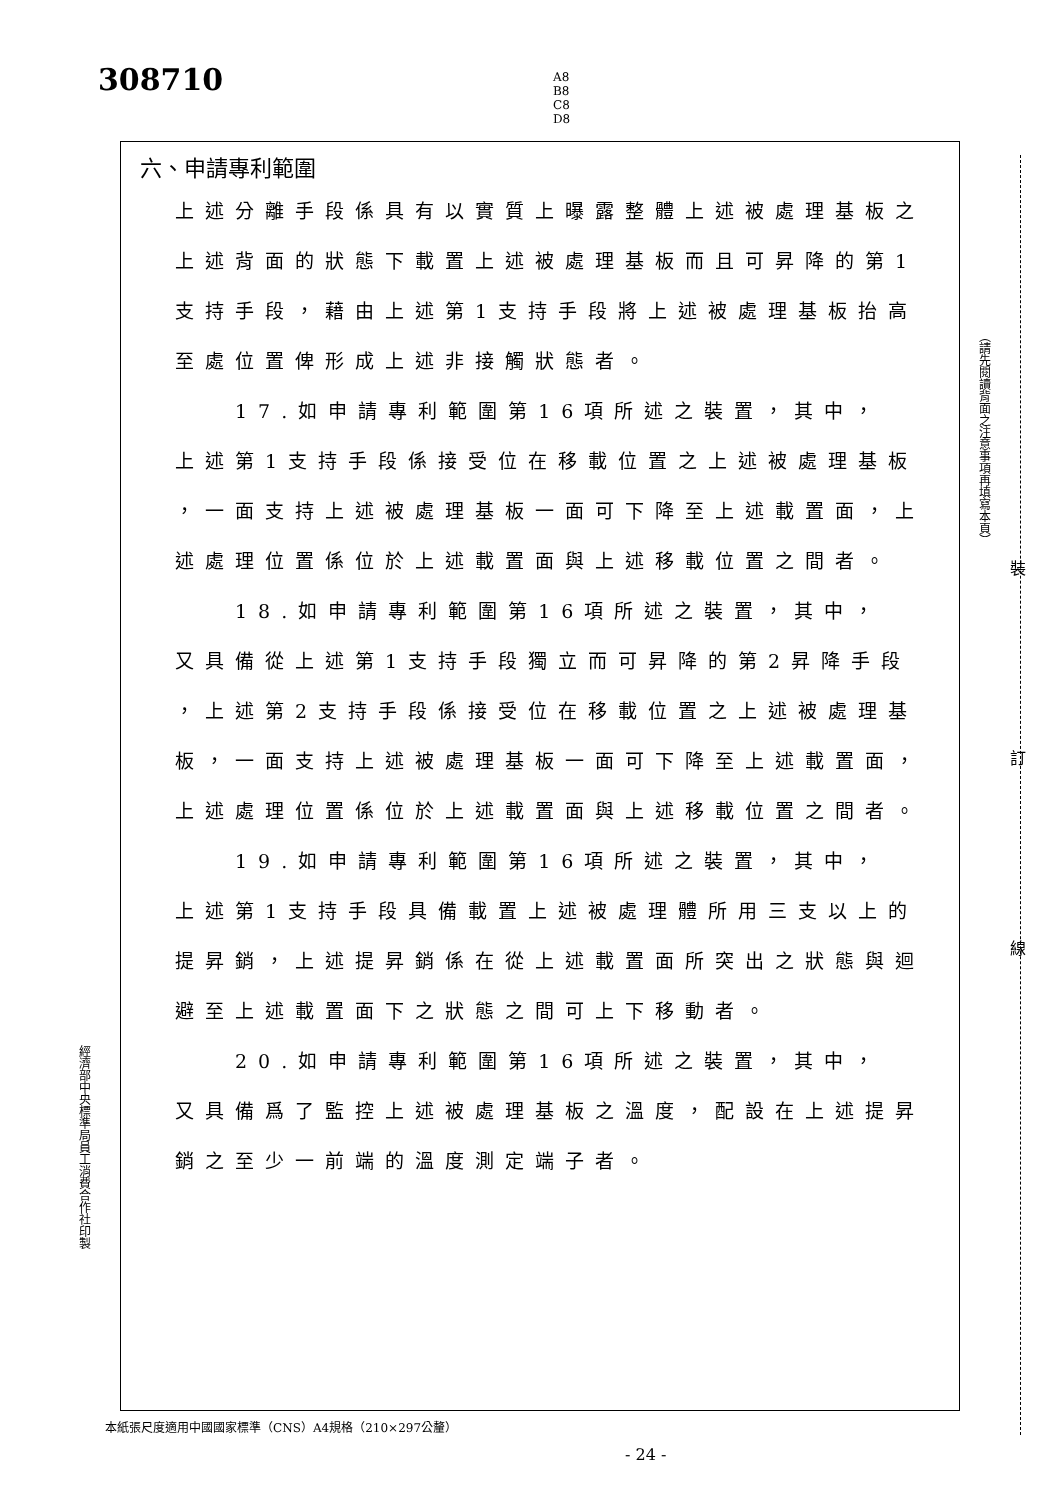308710
A8
B8
C8
D8
六、申請專利範圍
上述分離手段係具有以實質上曝露整體上述被處理基板之
上述背面的狀態下載置上述被處理基板而且可昇降的第1
支持手段，藉由上述第1支持手段將上述被處理基板抬高
至處位置俾形成上述非接觸狀態者。
  17.如申請專利範圍第16項所述之裝置，其中，
上述第1支持手段係接受位在移載位置之上述被處理基板
，一面支持上述被處理基板一面可下降至上述載置面，上
述處理位置係位於上述載置面與上述移載位置之間者。
  18.如申請專利範圍第16項所述之裝置，其中，
又具備從上述第1支持手段獨立而可昇降的第2昇降手段
，上述第2支持手段係接受位在移載位置之上述被處理基
板，一面支持上述被處理基板一面可下降至上述載置面，
上述處理位置係位於上述載置面與上述移載位置之間者。
  19.如申請專利範圍第16項所述之裝置，其中，
上述第1支持手段具備載置上述被處理體所用三支以上的
提昇銷，上述提昇銷係在從上述載置面所突出之狀態與迴
避至上述載置面下之狀態之間可上下移動者。
  20.如申請專利範圍第16項所述之裝置，其中，
又具備爲了監控上述被處理基板之溫度，配設在上述提昇
銷之至少一前端的溫度測定端子者。
（請先閱讀背面之注意事項再填寫本頁）
裝
訂
線
經濟部中央標準局員工消費合作社印製
本紙張尺度適用中國國家標準（CNS）A4規格（210×297公釐）
- 24 -